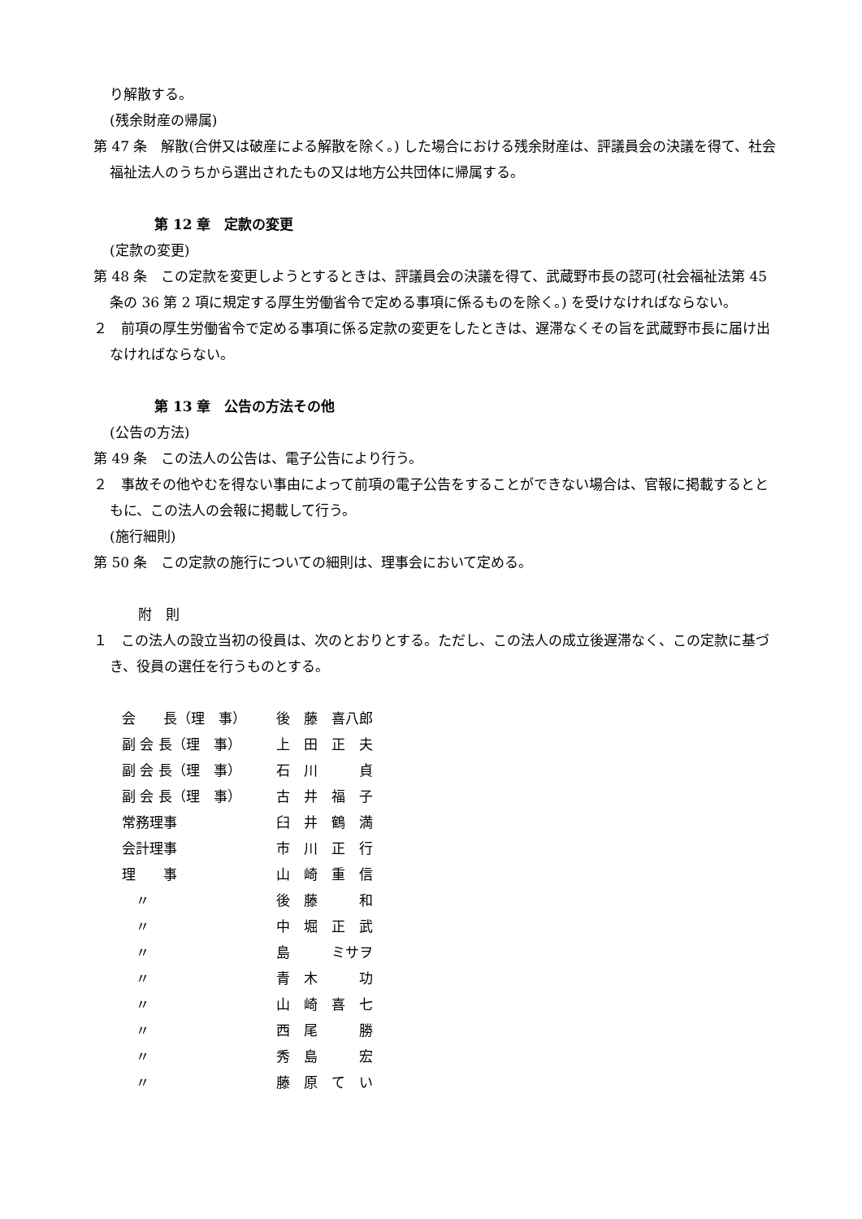り解散する。
(残余財産の帰属)
第 47 条　解散(合併又は破産による解散を除く。) した場合における残余財産は、評議員会の決議を得て、社会福祉法人のうちから選出されたもの又は地方公共団体に帰属する。
第 12 章　定款の変更
(定款の変更)
第 48 条　この定款を変更しようとするときは、評議員会の決議を得て、武蔵野市長の認可(社会福祉法第 45 条の 36 第 2 項に規定する厚生労働省令で定める事項に係るものを除く。) を受けなければならない。
２　前項の厚生労働省令で定める事項に係る定款の変更をしたときは、遅滞なくその旨を武蔵野市長に届け出なければならない。
第 13 章　公告の方法その他
(公告の方法)
第 49 条　この法人の公告は、電子公告により行う。
２　事故その他やむを得ない事由によって前項の電子公告をすることができない場合は、官報に掲載するとともに、この法人の会報に掲載して行う。
(施行細則)
第 50 条　この定款の施行についての細則は、理事会において定める。
附　則
１　この法人の設立当初の役員は、次のとおりとする。ただし、この法人の成立後遅滞なく、この定款に基づき、役員の選任を行うものとする。
| 会 長（理 事） | 後 藤 喜八郎 |
| 副 会 長（理 事） | 上 田 正 夫 |
| 副 会 長（理 事） | 石 川 貞 |
| 副 会 長（理 事） | 古 井 福 子 |
| 常務理事 | 臼 井 鶴 満 |
| 会計理事 | 市 川 正 行 |
| 理 事 | 山 崎 重 信 |
| 〃 | 後 藤 和 |
| 〃 | 中 堀 正 武 |
| 〃 | 島 ミサヲ |
| 〃 | 青 木 功 |
| 〃 | 山 崎 喜 七 |
| 〃 | 西 尾 勝 |
| 〃 | 秀 島 宏 |
| 〃 | 藤 原 て い |